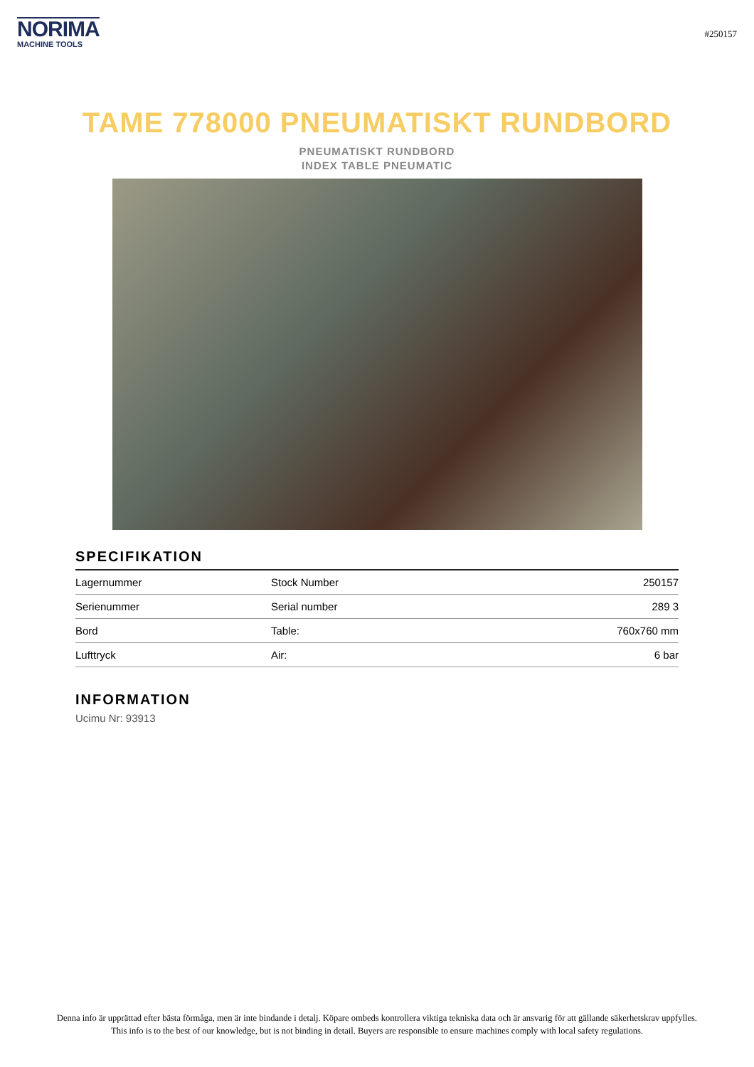NORIMA
MACHINE TOOLS
#250157
TAME 778000 PNEUMATISKT RUNDBORD
PNEUMATISKT RUNDBORD
INDEX TABLE PNEUMATIC
SPECIFIKATION
| Lagernummer | Stock Number | 250157 |
| Serienummer | Serial number | 289 3 |
| Bord | Table: | 760x760 mm |
| Lufttryck | Air: | 6 bar |
INFORMATION
Ucimu Nr: 93913
Denna info är upprättad efter bästa förmåga, men är inte bindande i detalj. Köpare ombeds kontrollera viktiga tekniska data och är ansvarig för att gällande säkerhetskrav uppfylles.
This info is to the best of our knowledge, but is not binding in detail. Buyers are responsible to ensure machines comply with local safety regulations.